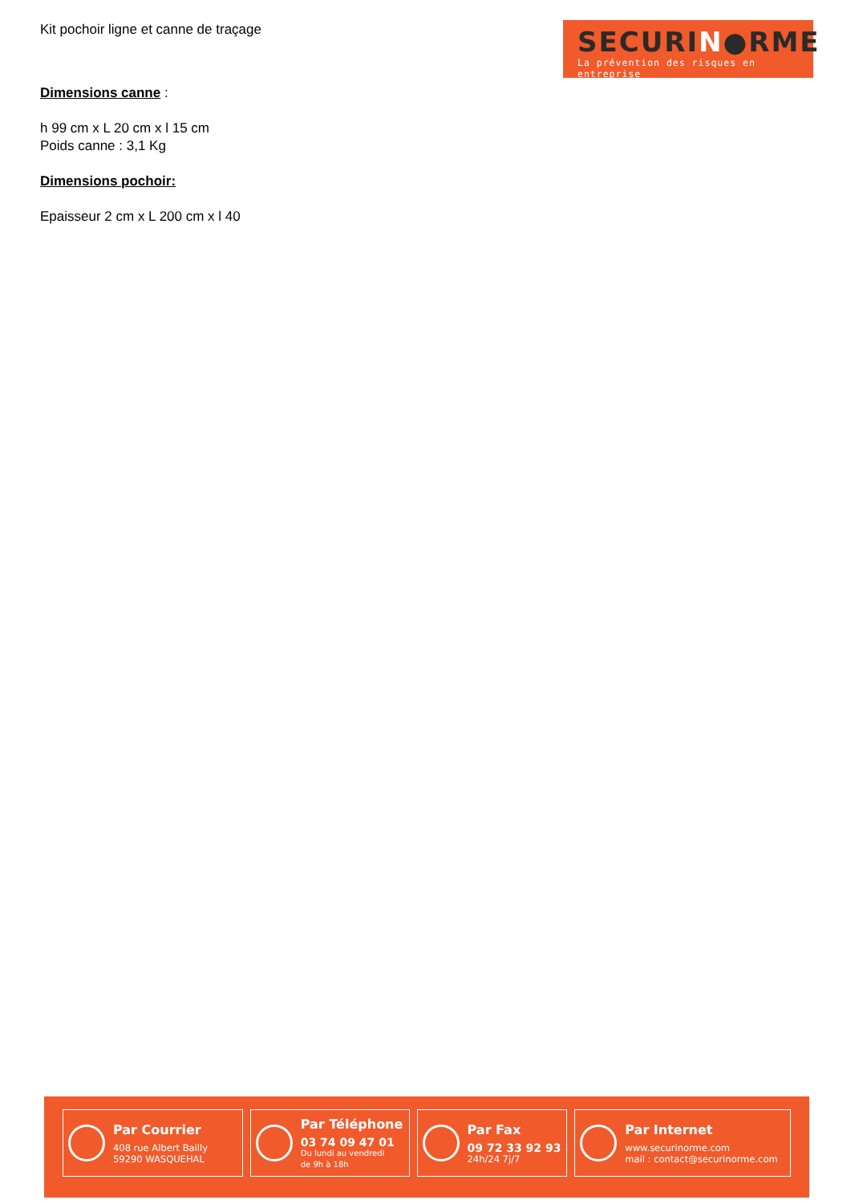Kit pochoir ligne et canne de traçage
SECURIN●RME
La prévention des risques en entreprise
Dimensions canne :
h 99 cm x L 20 cm x l 15 cm
Poids canne : 3,1 Kg
Dimensions pochoir:
Epaisseur 2 cm x L 200 cm x l 40
Par Courrier
408 rue Albert Bailly
59290 WASQUEHAL
Par Téléphone
03 74 09 47 01
Du lundi au vendredi
de 9h à 18h
Par Fax
09 72 33 92 93
24h/24 7j/7
Par Internet
www.securinorme.com
mail : contact@securinorme.com